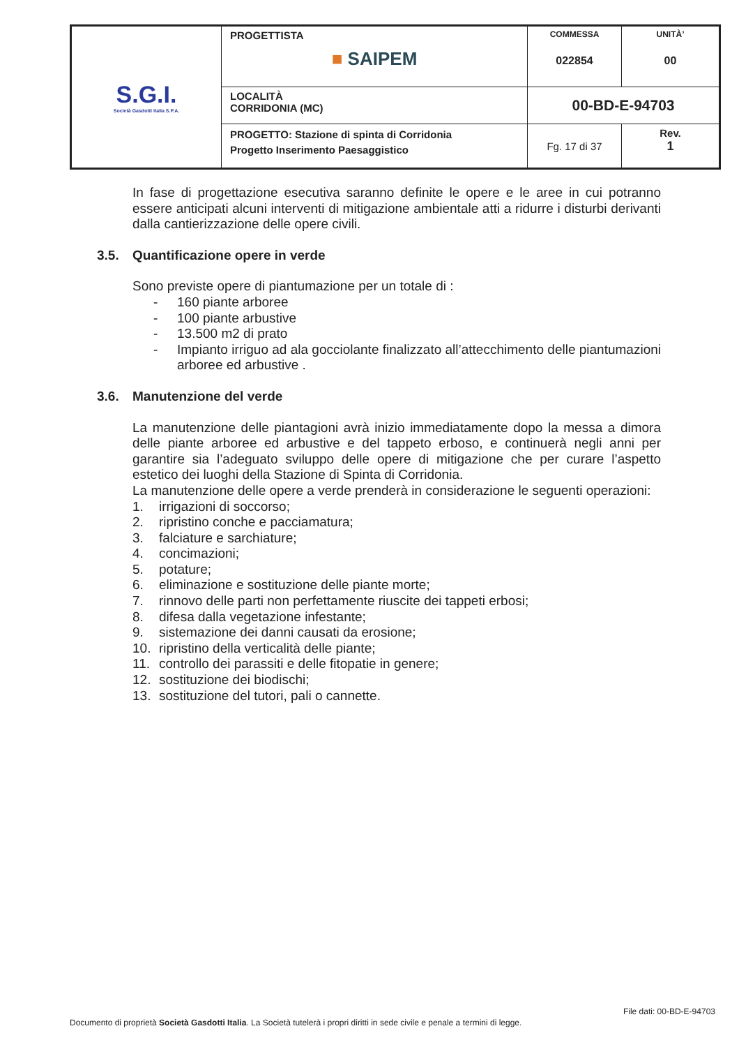| S.G.I. Società Gasdotti Italia S.P.A. | PROGETTISTA ■ SAIPEM | COMMESSA 022854 | UNITÀ’ 00 |
| | LOCALITÀ CORRIDONIA (MC) | 00-BD-E-94703 | |
| | PROGETTO: Stazione di spinta di Corridonia Progetto Inserimento Paesaggistico | Fg. 17 di 37 | Rev. 1 |
In fase di progettazione esecutiva saranno definite le opere e le aree in cui potranno essere anticipati alcuni interventi di mitigazione ambientale atti a ridurre i disturbi derivanti dalla cantierizzazione delle opere civili.
3.5. Quantificazione opere in verde
Sono previste opere di piantumazione per un totale di :
- 160 piante arboree
- 100 piante arbustive
- 13.500 m2 di prato
- Impianto irriguo ad ala gocciolante finalizzato all’attecchimento delle piantumazioni arboree ed arbustive .
3.6. Manutenzione del verde
La manutenzione delle piantagioni avrà inizio immediatamente dopo la messa a dimora delle piante arboree ed arbustive e del tappeto erboso, e continuerà negli anni per garantire sia l’adeguato sviluppo delle opere di mitigazione che per curare l’aspetto estetico dei luoghi della Stazione di Spinta di Corridonia.
La manutenzione delle opere a verde prenderà in considerazione le seguenti operazioni:
1. irrigazioni di soccorso;
2. ripristino conche e pacciamatura;
3. falciature e sarchiature;
4. concimazioni;
5. potature;
6. eliminazione e sostituzione delle piante morte;
7. rinnovo delle parti non perfettamente riuscite dei tappeti erbosi;
8. difesa dalla vegetazione infestante;
9. sistemazione dei danni causati da erosione;
10. ripristino della verticalità delle piante;
11. controllo dei parassiti e delle fitopatie in genere;
12. sostituzione dei biodischi;
13. sostituzione del tutori, pali o cannette.
File dati: 00-BD-E-94703
Documento di proprietà Società Gasdotti Italia. La Società tutelerà i propri diritti in sede civile e penale a termini di legge.